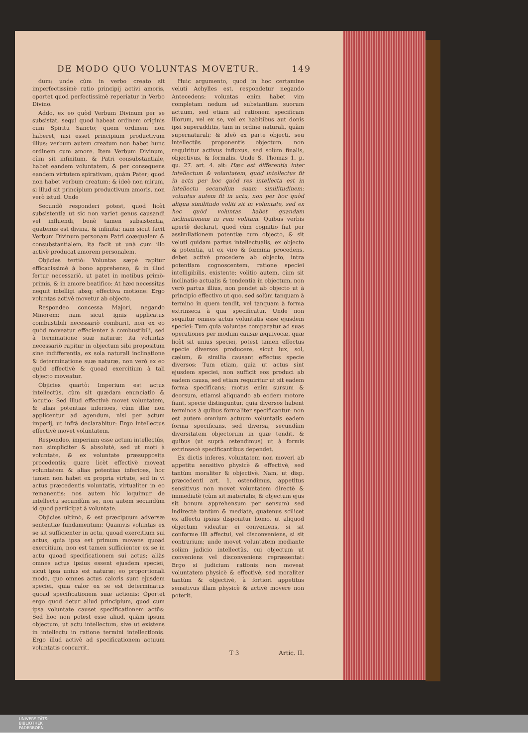DE MODO QUO VOLUNTAS MOVETUR. 149
dum; unde cùm in verbo creato sit imperfectissimè ratio principij activi amoris, oportet quod perfectissimè reperiatur in Verbo Divino.
Addo, ex eo quòd Verbum Divinum per se subsistat, sequi quod habeat ordinem originis cum Spiritu Sancto; quem ordinem non haberet, nisi esset principium productivum illius: verbum autem creatum non habet hunc ordinem cum amore. Item Verbum Divinum, cùm sit infinitum, & Patri consubstantiale, habet eandem voluntatem, & per consequens eandem virtutem spirativam, quàm Pater; quod non habet verbum creatum: & ideò non mirum, si illud sit principium productivum amoris, non verò istud. Unde
Secundò responderi potest, quod licèt subsistentia ut sic non variet genus causandi vel influendi, benè tamen subsistentia, quatenus est divina, & infinita: nam sicut facit Verbum Divinum personam Patri coæqualem & consubstantialem, ita facit ut unà cum illo activè producat amorem personalem.
Objicies tertiò: Voluntas sæpè rapitur efficacissimè à bono apprehenso, & in illud fertur necessariò, ut patet in motibus primò-primis, & in amore beatifico: At hæc necessitas nequit intelligi absq; effectiva motione: Ergo voluntas activè movetur ab objecto.
Respondeo concessa Majori, negando Minorem: nam sicut ignis applicatus combustibili necessariò comburit, non ex eo quòd moveatur effecienter à combustibili, sed à terminatione suæ naturæ; ita voluntas necessariò rapitur in objectum sibi propositum sine indifferentia, ex sola naturali inclinatione & determinatione suæ naturæ, non verò ex eo quòd effectivè & quoad exercitium à tali objecto moveatur.
Objicies quartò: Imperium est actus intellectûs, cùm sit quædam enunciatio & locutio: Sed illud effectivè movet voluntatem, & alias potentias inferioes, cùm illæ non applicentur ad agendum, nisi per actum imperij, ut infrà declarabitur: Ergo intellectus effectivè movet voluntatem.
Respondeo, imperium esse actum intellectûs, non simpliciter & absolutè, sed ut moti à voluntate, & ex voluntate præsupposita procedentis; quare licèt effectivè moveat voluntatem & alias potentias inferioes, hoc tamen non habet ex propria virtute, sed in vi actus præcedentis voluntatis, virtualiter in eo remanentis: nos autem hic loquimur de intellectu secundùm se, non autem secundùm id quod participat à voluntate.
Objicies ultimò, & est præcipuum adversæ sententiæ fundamentum: Quamvis voluntas ex se sit sufficienter in actu, quoad exercitium sui actus, quia ipsa est primum movens quoad exercitium, non est tamen sufficienter ex se in actu quoad specificationem sui actus; aliàs omnes actus ipsius essent ejusdem speciei, sicut ipsa unius est naturæ; eo proportionali modo, quo omnes actus caloris sunt ejusdem speciei, quia calor ex se est determinatus quoad specificationem suæ actionis: Oportet ergo quod detur aliud principium, quod cum ipsa voluntate causet specificationem actûs: Sed hoc non potest esse aliud, quàm ipsum objectum, ut actu intellectum, sive ut existens in intellectu in ratione termini intellectionis. Ergo illud activè ad specificationem actuum voluntatis concurrit.
Huic argumento, quod in hoc certamine veluti Achylles est, respondetur negando Antecedens: voluntas enim habet vim completam nedum ad substantiam suorum actuum, sed etiam ad rationem specificam illorum, vel ex se, vel ex habitibus aut donis ipsi superadditis, tam in ordine naturali, quàm supernaturali; & ideò ex parte objecti, seu intellectûs proponentis objectum, non requiritur activus influxus, sed solùm finalis, objectivus, & formalis. Unde S. Thomas 1. p. qu. 27. art. 4. ait: Hæc est differentia inter intellectum & voluntatem, quòd intellectus fit in actu per hoc quòd res intellecta est in intellectu secundùm suam similitudinem: voluntas autem fit in actu, non per hoc quòd aliqua similitudo voliti sit in voluntate, sed ex hoc quòd voluntas habet quandam inclinationem in rem volitam. Quibus verbis apertè declarat, quod cùm cognitio fiat per assimilationem potentiæ cum objecto, & sit veluti quidam partus intellectualis, ex objecto & potentia, ut ex viro & fœmina procedens, debet activè procedere ab objecto, intra potentiam cognoscentem, ratione speciei intelligibilis, existente: volitio autem, cùm sit inclinatio actualis & tendentia in objectum, non verò partus illius, non pendet ab objecto ut à principio effectivo ut quo, sed solùm tanquam à termino in quem tendit, vel tanquam à forma extrinseca à qua specificatur. Unde non sequitur omnes actus voluntatis esse ejusdem speciei: Tum quia voluntas comparatur ad suas operationes per modum causæ æquivocæ, quæ licèt sit unius speciei, potest tamen effectus specie diversos producere, sicut lux, sol, cælum, & similia causant effectus specie diversos: Tum etiam, quia ut actus sint ejusdem speciei, non sufficit eos produci ab eadem causa, sed etiam requiritur ut sit eadem forma specificans; motus enim sursum & deorsum, etiamsi aliquando ab eodem motore fiant, specie distinguntur, quia diversos habent terminos à quibus formaliter specificantur: non est autem omnium actuum voluntatis eadem forma specificans, sed diversa, secundùm diversitatem objectorum in quæ tendit, & quibus (ut suprà ostendimus) ut à formis extrinsecè specificantibus dependet.
Ex dictis inferes, voluntatem non moveri ab appetitu sensitivo physicè & effectivè, sed tantùm moraliter & objectivè. Nam, ut disp. præcedenti art. 1. ostendimus, appetitus sensitivus non movet voluntatem directè & immediatè (cùm sit materialis, & objectum ejus sit bonum apprehensum per sensum) sed indirectè tantùm & mediatè, quatenus scilicet ex affectu ipsius disponitur homo, ut aliquod objectum videatur ei conveniens, si sit conforme illi affectui, vel disconveniens, si sit contrarium; unde movet voluntatem mediante solùm judicio intellectûs, cui objectum ut conveniens vel disconveniens repræsentat: Ergo si judicium rationis non moveat voluntatem physicè & effectivè, sed moraliter tantùm & objectivè, à fortiori appetitus sensitivus illam physicè & activè movere non poterit.
T 3 Artic. II.
UNIVERSITÄTS-
BIBLIOTHEK
PADERBORN